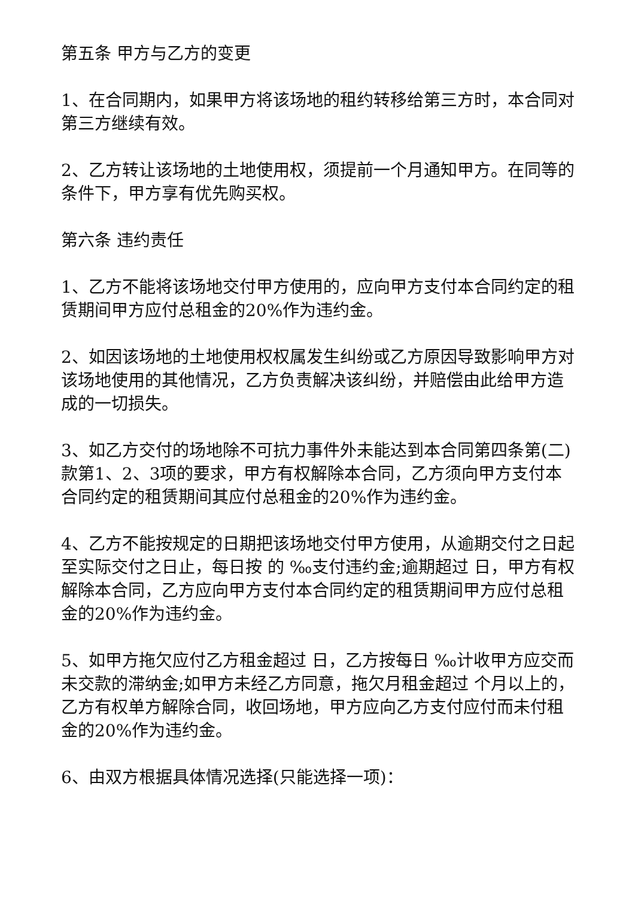第五条 甲方与乙方的变更
1、在合同期内，如果甲方将该场地的租约转移给第三方时，本合同对第三方继续有效。
2、乙方转让该场地的土地使用权，须提前一个月通知甲方。在同等的条件下，甲方享有优先购买权。
第六条 违约责任
1、乙方不能将该场地交付甲方使用的，应向甲方支付本合同约定的租赁期间甲方应付总租金的20%作为违约金。
2、如因该场地的土地使用权权属发生纠纷或乙方原因导致影响甲方对该场地使用的其他情况，乙方负责解决该纠纷，并赔偿由此给甲方造成的一切损失。
3、如乙方交付的场地除不可抗力事件外未能达到本合同第四条第(二)款第1、2、3项的要求，甲方有权解除本合同，乙方须向甲方支付本合同约定的租赁期间其应付总租金的20%作为违约金。
4、乙方不能按规定的日期把该场地交付甲方使用，从逾期交付之日起至实际交付之日止，每日按 的 ‰支付违约金;逾期超过 日，甲方有权解除本合同，乙方应向甲方支付本合同约定的租赁期间甲方应付总租金的20%作为违约金。
5、如甲方拖欠应付乙方租金超过 日，乙方按每日 ‰计收甲方应交而未交款的滞纳金;如甲方未经乙方同意，拖欠月租金超过 个月以上的，乙方有权单方解除合同，收回场地，甲方应向乙方支付应付而未付租金的20%作为违约金。
6、由双方根据具体情况选择(只能选择一项)：